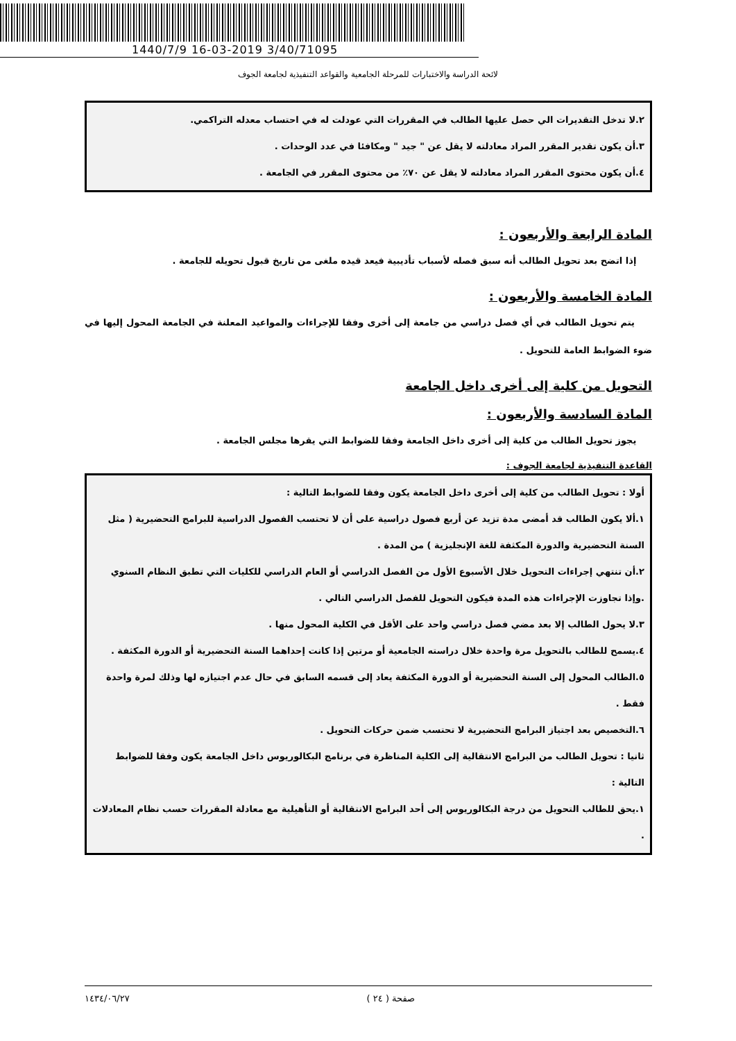1440/7/9 16-03-2019 3/40/71095
لائحة الدراسة والاختبارات للمرحلة الجامعية والقواعد التنفيذية لجامعة الجوف
٢.لا تدخل التقديرات الي حصل عليها الطالب في المقررات التي عودلت له في احتساب معدله التراكمي.
٣.أن يكون تقدير المقرر المراد معادلته لا يقل عن " جيد " ومكافئا في عدد الوحدات .
٤.أن يكون محتوى المقرر المراد معادلته لا يقل عن ٧٠٪ من محتوى المقرر في الجامعة .
المادة الرابعة والأربعون :
إذا اتضح بعد تحويل الطالب أنه سبق فصله لأسباب تأديبية فيعد قيده ملغى من تاريخ قبول تحويله للجامعة .
المادة الخامسة والأربعون :
يتم تحويل الطالب في أي فصل دراسي من جامعة إلى أخرى وفقا للإجراءات والمواعيد المعلنة في الجامعة المحول إليها في ضوء الضوابط العامة للتحويل .
التحويل من كلية إلى أخرى داخل الجامعة
المادة السادسة والأربعون :
يجوز تحويل الطالب من كلية إلى أخرى داخل الجامعة وفقا للضوابط التي يقرها مجلس الجامعة .
القاعدة التنفيذية لجامعة الجوف :
أولا : تحويل الطالب من كلية إلى أخرى داخل الجامعة يكون وفقا للضوابط التالية :
١.ألا يكون الطالب قد أمضى مدة تزيد عن أربع فصول دراسية على أن لا تحتسب الفصول الدراسية للبرامج التحضيرية ( مثل السنة التحضيرية والدورة المكثفة للغة الإنجليزية ) من المدة .
٢.أن تنتهي إجراءات التحويل خلال الأسبوع الأول من الفصل الدراسي أو العام الدراسي للكليات التي تطبق النظام السنوي .وإذا تجاوزت الإجراءات هذه المدة فيكون التحويل للفصل الدراسي التالي .
٣.لا يحول الطالب إلا بعد مضي فصل دراسي واحد على الأقل في الكلية المحول منها .
٤.يسمح للطالب بالتحويل مرة واحدة خلال دراسته الجامعية أو مرتين إذا كانت إحداهما السنة التحضيرية أو الدورة المكثفة .
٥.الطالب المحول إلى السنة التحضيرية أو الدورة المكثفة يعاد إلى قسمه السابق في حال عدم اجتيازه لها وذلك لمرة واحدة فقط .
٦.التخصيص بعد اجتياز البرامج التحضيرية لا تحتسب ضمن حركات التحويل .
ثانيا : تحويل الطالب من البرامج الانتقالية إلى الكلية المناظرة في برنامج البكالوريوس داخل الجامعة يكون وفقا للضوابط التالية :
١.يحق للطالب التحويل من درجة البكالوريوس إلى أحد البرامج الانتقالية أو التأهيلية مع معادلة المقررات حسب نظام المعادلات .
صفحة ( ٢٤ ) ١٤٣٤/٠٦/٢٧